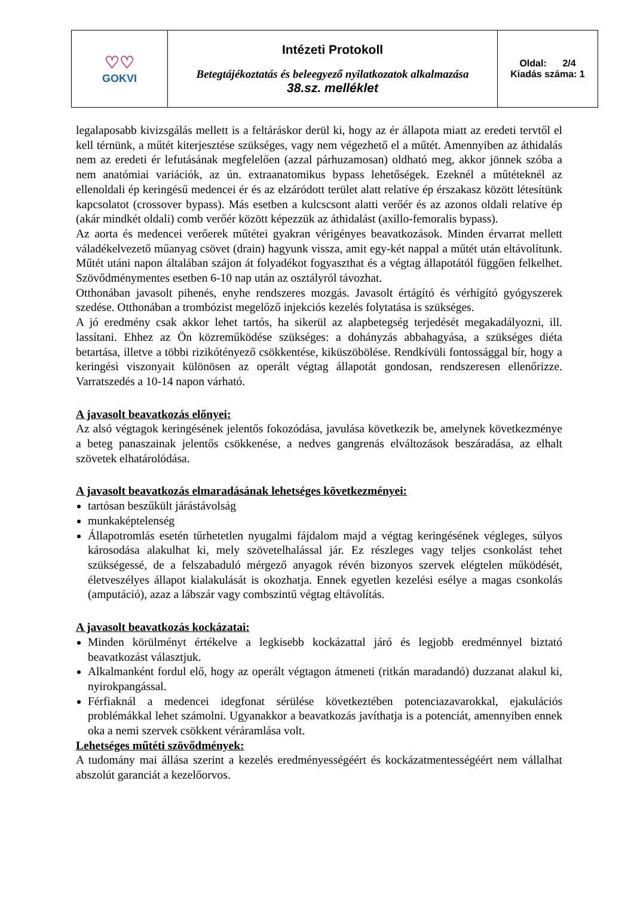| ♡♡ GOKVI | Intézeti Protokoll Betegtájékoztatás és beleegyező nyilatkozatok alkalmazása 38.sz. melléklet | Oldal: 2/4 Kiadás száma: 1 |
legalaposabb kivizsgálás mellett is a feltáráskor derül ki, hogy az ér állapota miatt az eredeti tervtől el kell térnünk, a műtét kiterjesztése szükséges, vagy nem végezhető el a műtét. Amennyiben az áthidalás nem az eredeti ér lefutásának megfelelően (azzal párhuzamosan) oldható meg, akkor jönnek szóba a nem anatómiai variációk, az ún. extraanatomikus bypass lehetőségek. Ezeknél a műtéteknél az ellenoldali ép keringésű medencei ér és az elzáródott terület alatt relatíve ép érszakasz között létesítünk kapcsolatot (crossover bypass). Más esetben a kulcscsont alatti verőér és az azonos oldali relatíve ép (akár mindkét oldali) comb verőér között képezzük az áthidalást (axillo-femoralis bypass).
Az aorta és medencei verőerek műtétei gyakran vérigényes beavatkozások. Minden érvarrat mellett váladékelvezető műanyag csövet (drain) hagyunk vissza, amit egy-két nappal a műtét után eltávolítunk. Műtét utáni napon általában szájon át folyadékot fogyaszthat és a végtag állapotától függően felkelhet. Szövődménymentes esetben 6-10 nap után az osztályról távozhat.
Otthonában javasolt pihenés, enyhe rendszeres mozgás. Javasolt értágító és vérhígító gyógyszerek szedése. Otthonában a trombózist megelőző injekciós kezelés folytatása is szükséges.
A jó eredmény csak akkor lehet tartós, ha sikerül az alapbetegség terjedését megakadályozni, ill. lassítani. Ehhez az Ön közreműködése szükséges: a dohányzás abbahagyása, a szükséges diéta betartása, illetve a többi rizikótényező csökkentése, kiküszöbölése. Rendkívüli fontossággal bír, hogy a keringési viszonyait különösen az operált végtag állapotát gondosan, rendszeresen ellenőrizze. Varratszedés a 10-14 napon várható.
A javasolt beavatkozás előnyei:
Az alsó végtagok keringésének jelentős fokozódása, javulása következik be, amelynek következménye a beteg panaszainak jelentős csökkenése, a nedves gangrenás elváltozások beszáradása, az elhalt szövetek elhatárolódása.
A javasolt beavatkozás elmaradásának lehetséges következményei:
tartósan beszűkült járástávolság
munkaképtelenség
Állapotromlás esetén tűrhetetlen nyugalmi fájdalom majd a végtag keringésének végleges, súlyos károsodása alakulhat ki, mely szövetelhalással jár. Ez részleges vagy teljes csonkolást tehet szükségessé, de a felszabaduló mérgező anyagok révén bizonyos szervek elégtelen működését, életveszélyes állapot kialakulását is okozhatja. Ennek egyetlen kezelési esélye a magas csonkolás (amputáció), azaz a lábszár vagy combszintű végtag eltávolítás.
A javasolt beavatkozás kockázatai:
Minden körülményt értékelve a legkisebb kockázattal járó és legjobb eredménnyel biztató beavatkozást választjuk.
Alkalmanként fordul elő, hogy az operált végtagon átmeneti (ritkán maradandó) duzzanat alakul ki, nyirokpangással.
Férfiaknál a medencei idegfonat sérülése következtében potenciazavarokkal, ejakulációs problémákkal lehet számolni. Ugyanakkor a beavatkozás javíthatja is a potenciát, amennyiben ennek oka a nemi szervek csökkent véráramlása volt.
Lehetséges műtéti szövődmények:
A tudomány mai állása szerint a kezelés eredményességéért és kockázatmentességéért nem vállalhat abszolút garanciát a kezelőorvos.